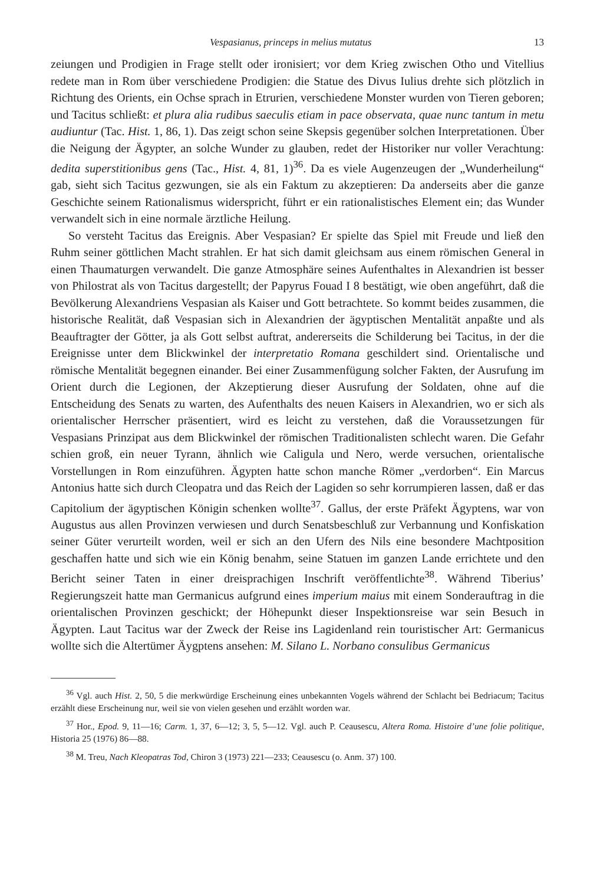Vespasianus, princeps in melius mutatus 13
zeiungen und Prodigien in Frage stellt oder ironisiert; vor dem Krieg zwischen Otho und Vitellius redete man in Rom über verschiedene Prodigien: die Statue des Divus Iulius drehte sich plötzlich in Richtung des Orients, ein Ochse sprach in Etrurien, verschiedene Monster wurden von Tieren geboren; und Tacitus schließt: et plura alia rudibus saeculis etiam in pace observata, quae nunc tantum in metu audiuntur (Tac. Hist. 1, 86, 1). Das zeigt schon seine Skepsis gegenüber solchen Interpretationen. Über die Neigung der Ägypter, an solche Wunder zu glauben, redet der Historiker nur voller Verachtung: dedita superstitionibus gens (Tac., Hist. 4, 81, 1)<sup>36</sup>. Da es viele Augenzeugen der „Wunderheilung“ gab, sieht sich Tacitus gezwungen, sie als ein Faktum zu akzeptieren: Da anderseits aber die ganze Geschichte seinem Rationalismus widerspricht, führt er ein rationalistisches Element ein; das Wunder verwandelt sich in eine normale ärztliche Heilung.
So versteht Tacitus das Ereignis. Aber Vespasian? Er spielte das Spiel mit Freude und ließ den Ruhm seiner göttlichen Macht strahlen. Er hat sich damit gleichsam aus einem römischen General in einen Thaumaturgen verwandelt. Die ganze Atmosphäre seines Aufenthaltes in Alexandrien ist besser von Philostrat als von Tacitus dargestellt; der Papyrus Fouad I 8 bestätigt, wie oben angeführt, daß die Bevölkerung Alexandriens Vespasian als Kaiser und Gott betrachtete. So kommt beides zusammen, die historische Realität, daß Vespasian sich in Alexandrien der ägyptischen Mentalität anpaßte und als Beauftragter der Götter, ja als Gott selbst auftrat, andererseits die Schilderung bei Tacitus, in der die Ereignisse unter dem Blickwinkel der interpretatio Romana geschildert sind. Orientalische und römische Mentalität begegnen einander. Bei einer Zusammenfügung solcher Fakten, der Ausrufung im Orient durch die Legionen, der Akzeptierung dieser Ausrufung der Soldaten, ohne auf die Entscheidung des Senats zu warten, des Aufenthalts des neuen Kaisers in Alexandrien, wo er sich als orientalischer Herrscher präsentiert, wird es leicht zu verstehen, daß die Voraussetzungen für Vespasians Prinzipat aus dem Blickwinkel der römischen Traditionalisten schlecht waren. Die Gefahr schien groß, ein neuer Tyrann, ähnlich wie Caligula und Nero, werde versuchen, orientalische Vorstellungen in Rom einzuführen. Ägypten hatte schon manche Römer „verdorben“. Ein Marcus Antonius hatte sich durch Cleopatra und das Reich der Lagiden so sehr korrumpieren lassen, daß er das Capitolium der ägyptischen Königin schenken wollte<sup>37</sup>. Gallus, der erste Präfekt Ägyptens, war von Augustus aus allen Provinzen verwiesen und durch Senatsbeschluß zur Verbannung und Konfiskation seiner Güter verurteilt worden, weil er sich an den Ufern des Nils eine besondere Machtposition geschaffen hatte und sich wie ein König benahm, seine Statuen im ganzen Lande errichtete und den Bericht seiner Taten in einer dreisprachigen Inschrift veröffentlichte<sup>38</sup>. Während Tiberius’ Regierungszeit hatte man Germanicus aufgrund eines imperium maius mit einem Sonderauftrag in die orientalischen Provinzen geschickt; der Höhepunkt dieser Inspektionsreise war sein Besuch in Ägypten. Laut Tacitus war der Zweck der Reise ins Lagidenland rein touristischer Art: Germanicus wollte sich die Altertümer Äygptens ansehen: M. Silano L. Norbano consulibus Germanicus
<sup>36</sup> Vgl. auch Hist. 2, 50, 5 die merkwürdige Erscheinung eines unbekannten Vogels während der Schlacht bei Bedriacum; Tacitus erzählt diese Erscheinung nur, weil sie von vielen gesehen und erzählt worden war.
<sup>37</sup> Hor., Epod. 9, 11—16; Carm. 1, 37, 6—12; 3, 5, 5—12. Vgl. auch P. Ceausescu, Altera Roma. Histoire d’une folie politique, Historia 25 (1976) 86—88.
<sup>38</sup> M. Treu, Nach Kleopatras Tod, Chiron 3 (1973) 221—233; Ceausescu (o. Anm. 37) 100.